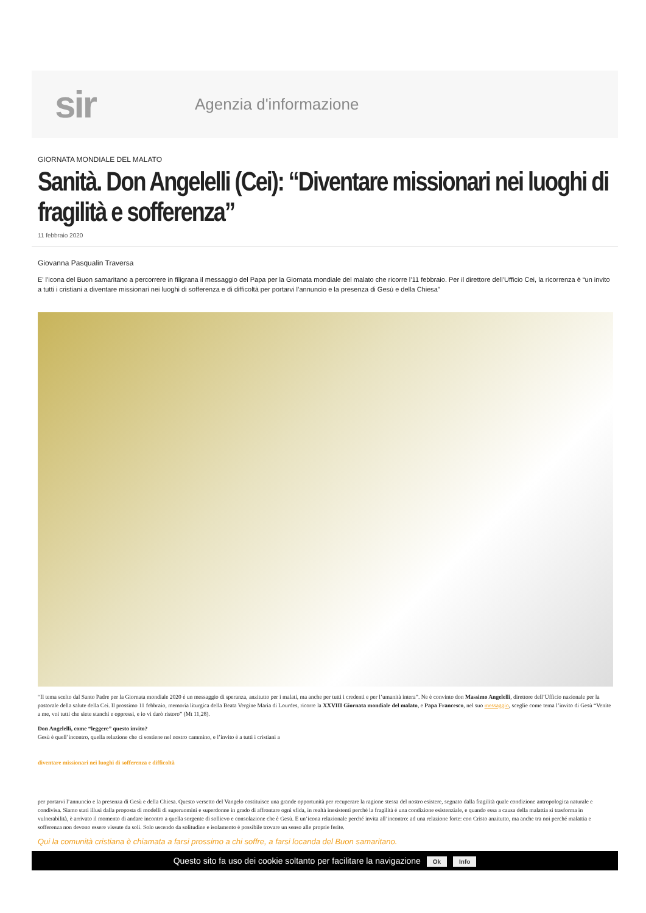sir
Agenzia d'informazione
GIORNATA MONDIALE DEL MALATO
Sanità. Don Angelelli (Cei): “Diventare missionari nei luoghi di fragilità e sofferenza”
11 febbraio 2020
Giovanna Pasqualin Traversa
E’ l’icona del Buon samaritano a percorrere in filigrana il messaggio del Papa per la Giornata mondiale del malato che ricorre l’11 febbraio. Per il direttore dell’Ufficio Cei, la ricorrenza è “un invito a tutti i cristiani a diventare missionari nei luoghi di sofferenza e di difficoltà per portarvi l’annuncio e la presenza di Gesù e della Chiesa”
“Il tema scelto dal Santo Padre per la Giornata mondiale 2020 è un messaggio di speranza, anzitutto per i malati, ma anche per tutti i credenti e per l’umanità intera”. Ne è convinto don Massimo Angelelli, direttore dell’Ufficio nazionale per la pastorale della salute della Cei. Il prossimo 11 febbraio, memoria liturgica della Beata Vergine Maria di Lourdes, ricorre la XXVIII Giornata mondiale del malato, e Papa Francesco, nel suo messaggio, sceglie come tema l’invito di Gesù “Venite a me, voi tutti che siete stanchi e oppressi, e io vi darò ristoro” (Mt 11,28).
Don Angelelli, come “leggere” questo invito?
Gesù è quell’incontro, quella relazione che ci sostiene nel nostro cammino, e l’invito è a tutti i cristiani a
diventare missionari nei luoghi di sofferenza e difficoltà
per portarvi l’annuncio e la presenza di Gesù e della Chiesa. Questo versetto del Vangelo costituisce una grande opportunità per recuperare la ragione stessa del nostro esistere, segnato dalla fragilità quale condizione antropologica naturale e condivisa. Siamo stati illusi dalla proposta di modelli di superuomini e superdonne in grado di affrontare ogni sfida, in realtà inesistenti perché la fragilità è una condizione esistenziale, e quando essa a causa della malattia si trasforma in vulnerabilità, è arrivato il momento di andare incontro a quella sorgente di sollievo e consolazione che è Gesù. E un’icona relazionale perché invita all’incontro: ad una relazione forte: con Cristo anzitutto, ma anche tra noi perché malattia e sofferenza non devono essere vissute da soli. Solo uscendo da solitudine e isolamento è possibile trovare un senso alle proprie ferite.
Qui la comunità cristiana è chiamata a farsi prossimo a chi soffre, a farsi locanda del Buon samaritano.
Questo sito fa uso dei cookie soltanto per facilitare la navigazione Ok Info